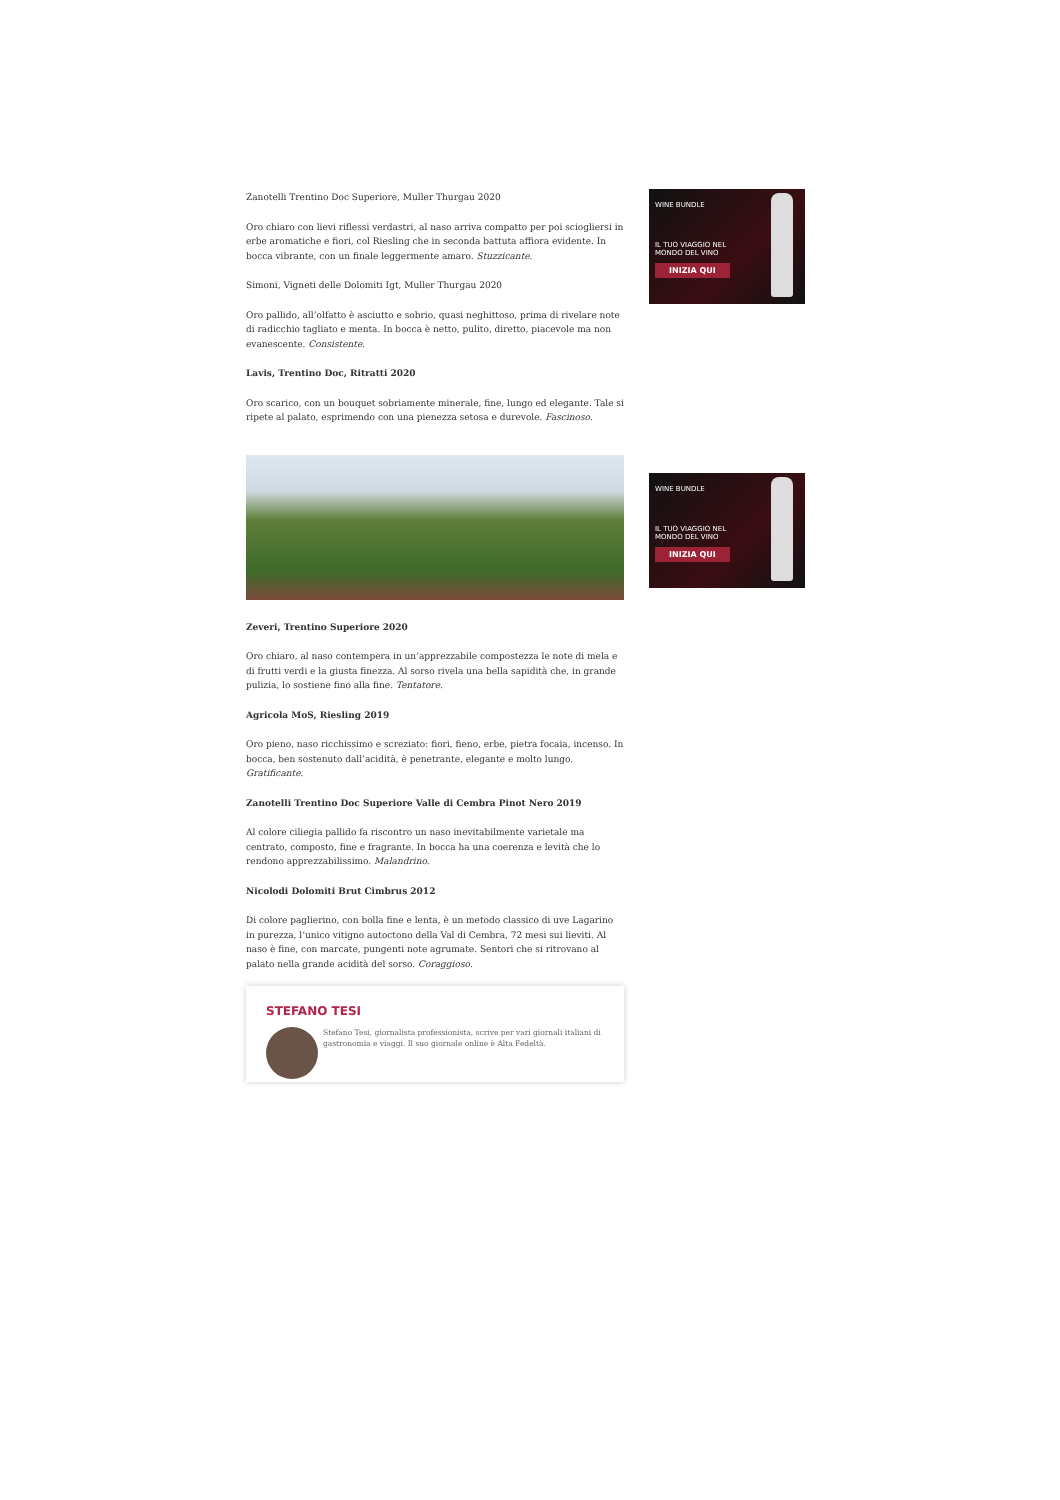WINE BUNDLE
IL TUO VIAGGIO NEL
MONDO DEL VINO
INIZIA QUI
WINE BUNDLE
IL TUO VIAGGIO NEL
MONDO DEL VINO
INIZIA QUI
Zanotelli Trentino Doc Superiore, Muller Thurgau 2020
Oro chiaro con lievi riflessi verdastri, al naso arriva compatto per poi sciogliersi in erbe aromatiche e fiori, col Riesling che in seconda battuta affiora evidente. In bocca vibrante, con un finale leggermente amaro. Stuzzicante.
Simoni, Vigneti delle Dolomiti Igt, Muller Thurgau 2020
Oro pallido, all’olfatto è asciutto e sobrio, quasi neghittoso, prima di rivelare note di radicchio tagliato e menta. In bocca è netto, pulito, diretto, piacevole ma non evanescente. Consistente.
Lavis, Trentino Doc, Ritratti 2020
Oro scarico, con un bouquet sobriamente minerale, fine, lungo ed elegante. Tale si ripete al palato, esprimendo con una pienezza setosa e durevole. Fascinoso.
Zeveri, Trentino Superiore 2020
Oro chiaro, al naso contempera in un’apprezzabile compostezza le note di mela e di frutti verdi e la giusta finezza. Al sorso rivela una bella sapidità che, in grande pulizia, lo sostiene fino alla fine. Tentatore.
Agricola MoS, Riesling 2019
Oro pieno, naso ricchissimo e screziato: fiori, fieno, erbe, pietra focaia, incenso. In bocca, ben sostenuto dall’acidità, è penetrante, elegante e molto lungo. Gratificante.
Zanotelli Trentino Doc Superiore Valle di Cembra Pinot Nero 2019
Al colore ciliegia pallido fa riscontro un naso inevitabilmente varietale ma centrato, composto, fine e fragrante. In bocca ha una coerenza e levità che lo rendono apprezzabilissimo. Malandrino.
Nicolodi Dolomiti Brut Cimbrus 2012
Di colore paglierino, con bolla fine e lenta, è un metodo classico di uve Lagarino in purezza, l’unico vitigno autoctono della Val di Cembra, 72 mesi sui lieviti. Al naso è fine, con marcate, pungenti note agrumate. Sentori che si ritrovano al palato nella grande acidità del sorso. Coraggioso.
STEFANO TESI
Stefano Tesi, giornalista professionista, scrive per vari giornali italiani di gastronomia e viaggi. Il suo giornale online è Alta Fedeltà.